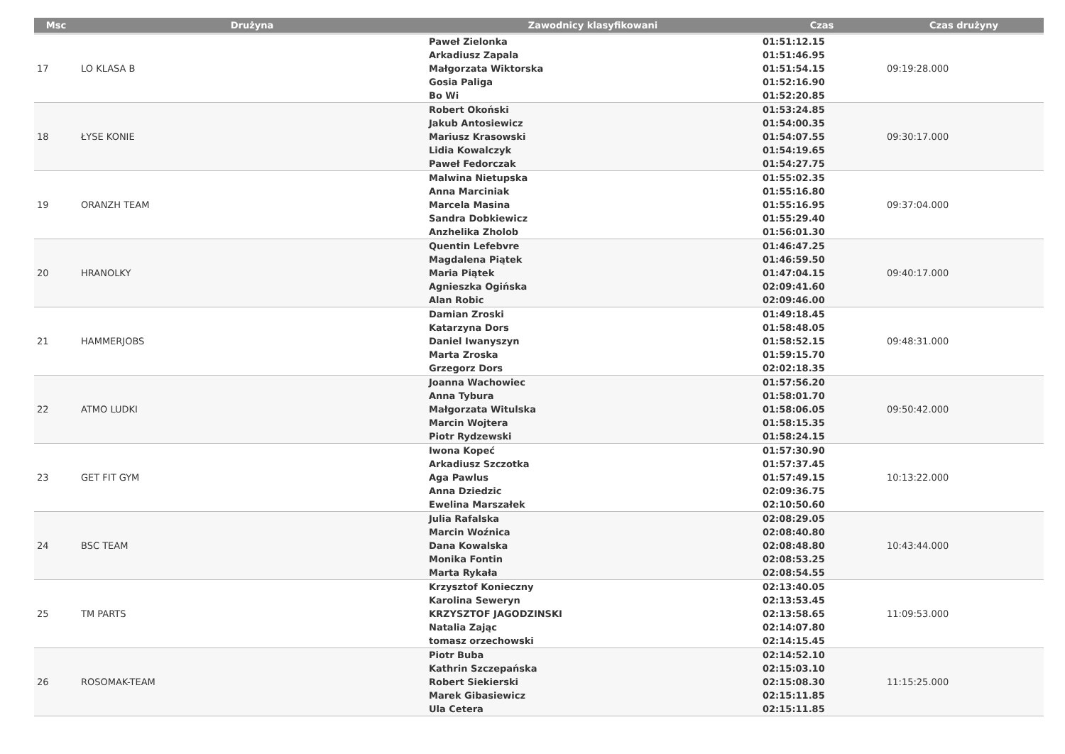| Msc | Drużyna | Zawodnicy klasyfikowani | Czas | Czas drużyny |
| --- | --- | --- | --- | --- |
| 17 | LO KLASA B | Paweł Zielonka Arkadiusz Zapala Małgorzata Wiktorska Gosia Paliga Bo Wi | 01:51:12.15 01:51:46.95 01:51:54.15 01:52:16.90 01:52:20.85 | 09:19:28.000 |
| 18 | ŁYSE KONIE | Robert Okoński Jakub Antosiewicz Mariusz Krasowski Lidia Kowalczyk Paweł Fedorczak | 01:53:24.85 01:54:00.35 01:54:07.55 01:54:19.65 01:54:27.75 | 09:30:17.000 |
| 19 | ORANZH TEAM | Malwina Nietupska Anna Marciniak Marcela Masina Sandra Dobkiewicz Anzhelika Zholob | 01:55:02.35 01:55:16.80 01:55:16.95 01:55:29.40 01:56:01.30 | 09:37:04.000 |
| 20 | HRANOLKY | Quentin Lefebvre Magdalena Piątek Maria Piątek Agnieszka Ogińska Alan Robic | 01:46:47.25 01:46:59.50 01:47:04.15 02:09:41.60 02:09:46.00 | 09:40:17.000 |
| 21 | HAMMERJOBS | Damian Zroski Katarzyna Dors Daniel Iwanyszyn Marta Zroska Grzegorz Dors | 01:49:18.45 01:58:48.05 01:58:52.15 01:59:15.70 02:02:18.35 | 09:48:31.000 |
| 22 | ATMO LUDKI | Joanna Wachowiec Anna Tybura Małgorzata Witulska Marcin Wojtera Piotr Rydzewski | 01:57:56.20 01:58:01.70 01:58:06.05 01:58:15.35 01:58:24.15 | 09:50:42.000 |
| 23 | GET FIT GYM | Iwona Kopeć Arkadiusz Szczotka Aga Pawlus Anna Dziedzic Ewelina Marszałek | 01:57:30.90 01:57:37.45 01:57:49.15 02:09:36.75 02:10:50.60 | 10:13:22.000 |
| 24 | BSC TEAM | Julia Rafalska Marcin Woźnica Dana Kowalska Monika Fontin Marta Rykała | 02:08:29.05 02:08:40.80 02:08:48.80 02:08:53.25 02:08:54.55 | 10:43:44.000 |
| 25 | TM PARTS | Krzysztof Konieczny Karolina Seweryn KRZYSZTOF JAGODZINSKI Natalia Zając tomasz orzechowski | 02:13:40.05 02:13:53.45 02:13:58.65 02:14:07.80 02:14:15.45 | 11:09:53.000 |
| 26 | ROSOMAK-TEAM | Piotr Buba Kathrin Szczepańska Robert Siekierski Marek Gibasiewicz Ula Cetera | 02:14:52.10 02:15:03.10 02:15:08.30 02:15:11.85 02:15:11.85 | 11:15:25.000 |